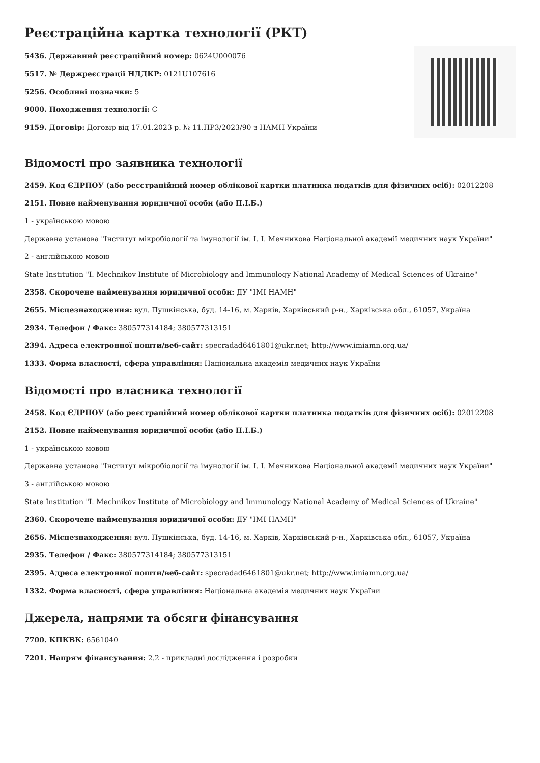Реєстраційна картка технології (РКТ)
5436. Державний реєстраційний номер: 0624U000076
5517. № Держреєстрації НДДКР: 0121U107616
5256. Особливі позначки: 5
9000. Походження технології: С
9159. Договір: Договір від 17.01.2023 р. № 11.ПР3/2023/90 з НАМН України
Відомості про заявника технології
2459. Код ЄДРПОУ (або реєстраційний номер облікової картки платника податків для фізичних осіб): 02012208
2151. Повне найменування юридичної особи (або П.І.Б.)
1 - українською мовою
Державна установа "Інститут мікробіології та імунології ім. І. І. Мечникова Національної академії медичних наук України"
2 - англійською мовою
State Institution "I. Mechnikov Institute of Microbiology and Immunology National Academy of Medical Sciences of Ukraine"
2358. Скорочене найменування юридичної особи: ДУ "ІМІ НАМН"
2655. Місцезнаходження: вул. Пушкінська, буд. 14-16, м. Харків, Харківський р-н., Харківська обл., 61057, Україна
2934. Телефон / Факс: 380577314184; 380577313151
2394. Адреса електронної пошти/веб-сайт: specradad6461801@ukr.net; http://www.imiamn.org.ua/
1333. Форма власності, сфера управління: Національна академія медичних наук України
Відомості про власника технології
2458. Код ЄДРПОУ (або реєстраційний номер облікової картки платника податків для фізичних осіб): 02012208
2152. Повне найменування юридичної особи (або П.І.Б.)
1 - українською мовою
Державна установа "Інститут мікробіології та імунології ім. І. І. Мечникова Національної академії медичних наук України"
3 - англійською мовою
State Institution "I. Mechnikov Institute of Microbiology and Immunology National Academy of Medical Sciences of Ukraine"
2360. Скорочене найменування юридичної особи: ДУ "ІМІ НАМН"
2656. Місцезнаходження: вул. Пушкінська, буд. 14-16, м. Харків, Харківський р-н., Харківська обл., 61057, Україна
2935. Телефон / Факс: 380577314184; 380577313151
2395. Адреса електронної пошти/веб-сайт: specradad6461801@ukr.net; http://www.imiamn.org.ua/
1332. Форма власності, сфера управління: Національна академія медичних наук України
Джерела, напрями та обсяги фінансування
7700. КПКВК: 6561040
7201. Напрям фінансування: 2.2 - прикладні дослідження і розробки